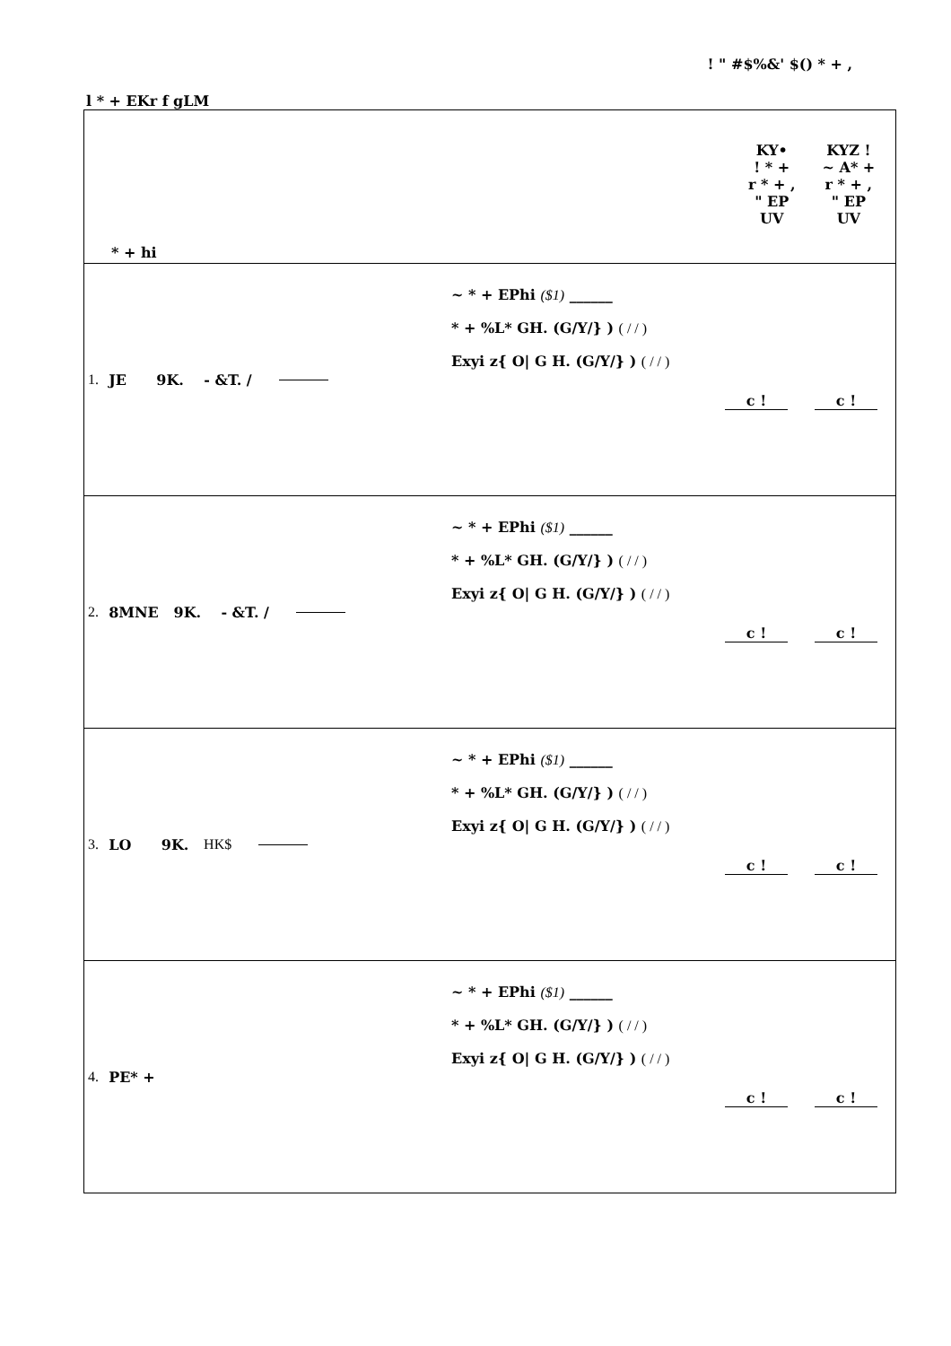! " #$%&' $() * + ,
l * + EKr f gLM
| * + hi KY• ! * + r * + , " EP UV KYZ ! ~ A* + r * + , " EP UV |
| 1. JE 9K. - &T. / ~ * + EPhi ($1) ______ * + %L* GH. (G/Y/} ) ( / / ) Exyi z{ O/ G H. (G/Y/} ) ( / / ) c ! c ! |
| 2. 8MNE 9K. - &T. / ~ * + EPhi ($1) ______ * + %L* GH. (G/Y/} ) ( / / ) Exyi z{ O/ G H. (G/Y/} ) ( / / ) c ! c ! |
| 3. LO 9K. HK$ ~ * + EPhi ($1) ______ * + %L* GH. (G/Y/} ) ( / / ) Exyi z{ O/ G H. (G/Y/} ) ( / / ) c ! c ! |
| 4. PE* + ~ * + EPhi ($1) ______ * + %L* GH. (G/Y/} ) ( / / ) Exyi z{ O/ G H. (G/Y/} ) ( / / ) c ! c ! |